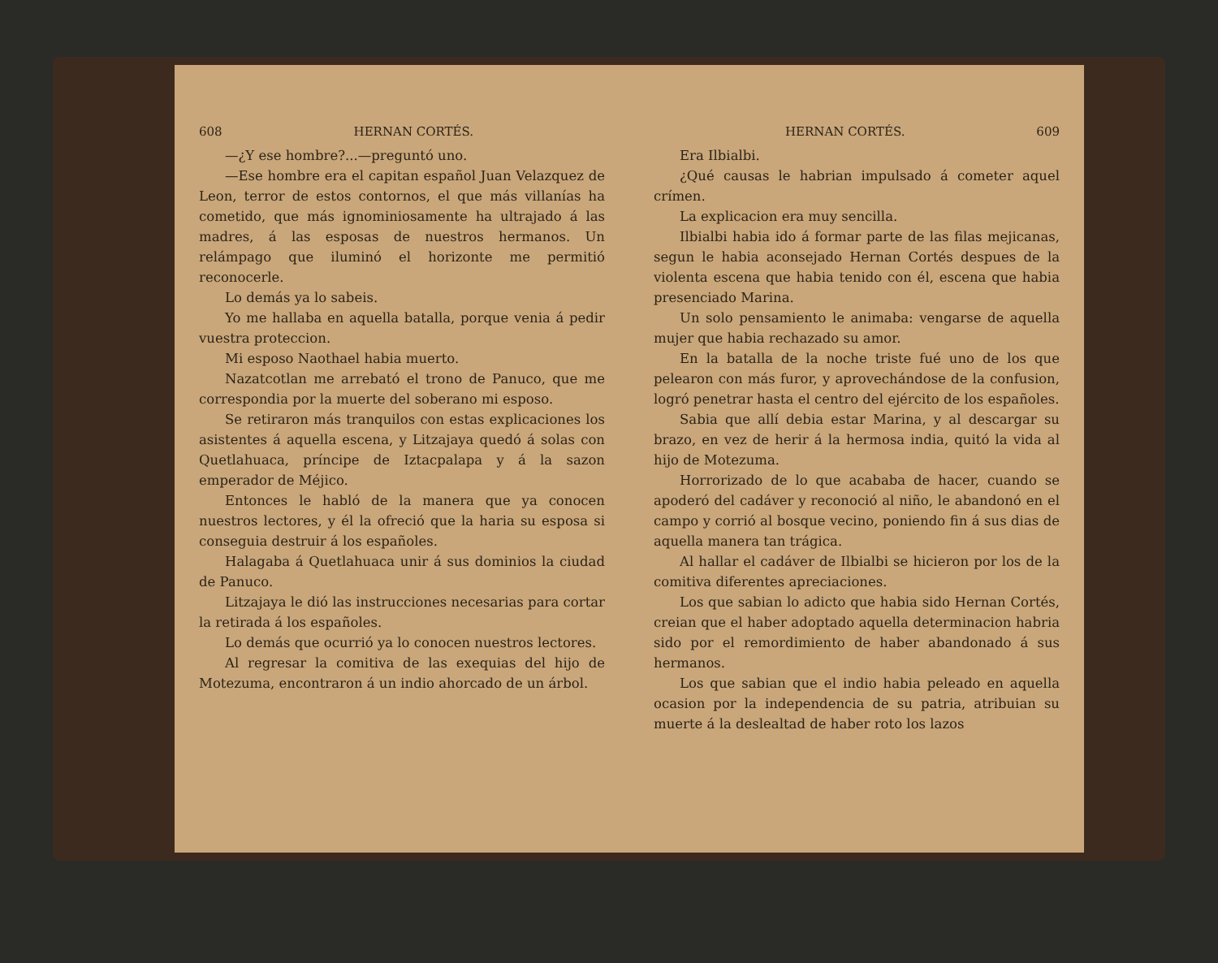608 HERNAN CORTÉS.
—¿Y ese hombre?...—preguntó uno.
—Ese hombre era el capitan español Juan Velazquez de Leon, terror de estos contornos, el que más villanías ha cometido, que más ignominiosamente ha ultrajado á las madres, á las esposas de nuestros hermanos. Un relámpago que iluminó el horizonte me permitió reconocerle.
Lo demás ya lo sabeis.
Yo me hallaba en aquella batalla, porque venia á pedir vuestra proteccion.
Mi esposo Naothael habia muerto.
Nazatcotlan me arrebató el trono de Panuco, que me correspondia por la muerte del soberano mi esposo.
Se retiraron más tranquilos con estas explicaciones los asistentes á aquella escena, y Litzajaya quedó á solas con Quetlahuaca, príncipe de Iztacpalapa y á la sazon emperador de Méjico.
Entonces le habló de la manera que ya conocen nuestros lectores, y él la ofreció que la haria su esposa si conseguia destruir á los españoles.
Halagaba á Quetlahuaca unir á sus dominios la ciudad de Panuco.
Litzajaya le dió las instrucciones necesarias para cortar la retirada á los españoles.
Lo demás que ocurrió ya lo conocen nuestros lectores.
Al regresar la comitiva de las exequias del hijo de Motezuma, encontraron á un indio ahorcado de un árbol.
HERNAN CORTÉS. 609
Era Ilbialbi.
¿Qué causas le habrian impulsado á cometer aquel crímen.
La explicacion era muy sencilla.
Ilbialbi habia ido á formar parte de las filas mejicanas, segun le habia aconsejado Hernan Cortés despues de la violenta escena que habia tenido con él, escena que habia presenciado Marina.
Un solo pensamiento le animaba: vengarse de aquella mujer que habia rechazado su amor.
En la batalla de la noche triste fué uno de los que pelearon con más furor, y aprovechándose de la confusion, logró penetrar hasta el centro del ejército de los españoles.
Sabia que allí debia estar Marina, y al descargar su brazo, en vez de herir á la hermosa india, quitó la vida al hijo de Motezuma.
Horrorizado de lo que acababa de hacer, cuando se apoderó del cadáver y reconoció al niño, le abandonó en el campo y corrió al bosque vecino, poniendo fin á sus dias de aquella manera tan trágica.
Al hallar el cadáver de Ilbialbi se hicieron por los de la comitiva diferentes apreciaciones.
Los que sabian lo adicto que habia sido Hernan Cortés, creian que el haber adoptado aquella determinacion habria sido por el remordimiento de haber abandonado á sus hermanos.
Los que sabian que el indio habia peleado en aquella ocasion por la independencia de su patria, atribuian su muerte á la deslealtad de haber roto los lazos